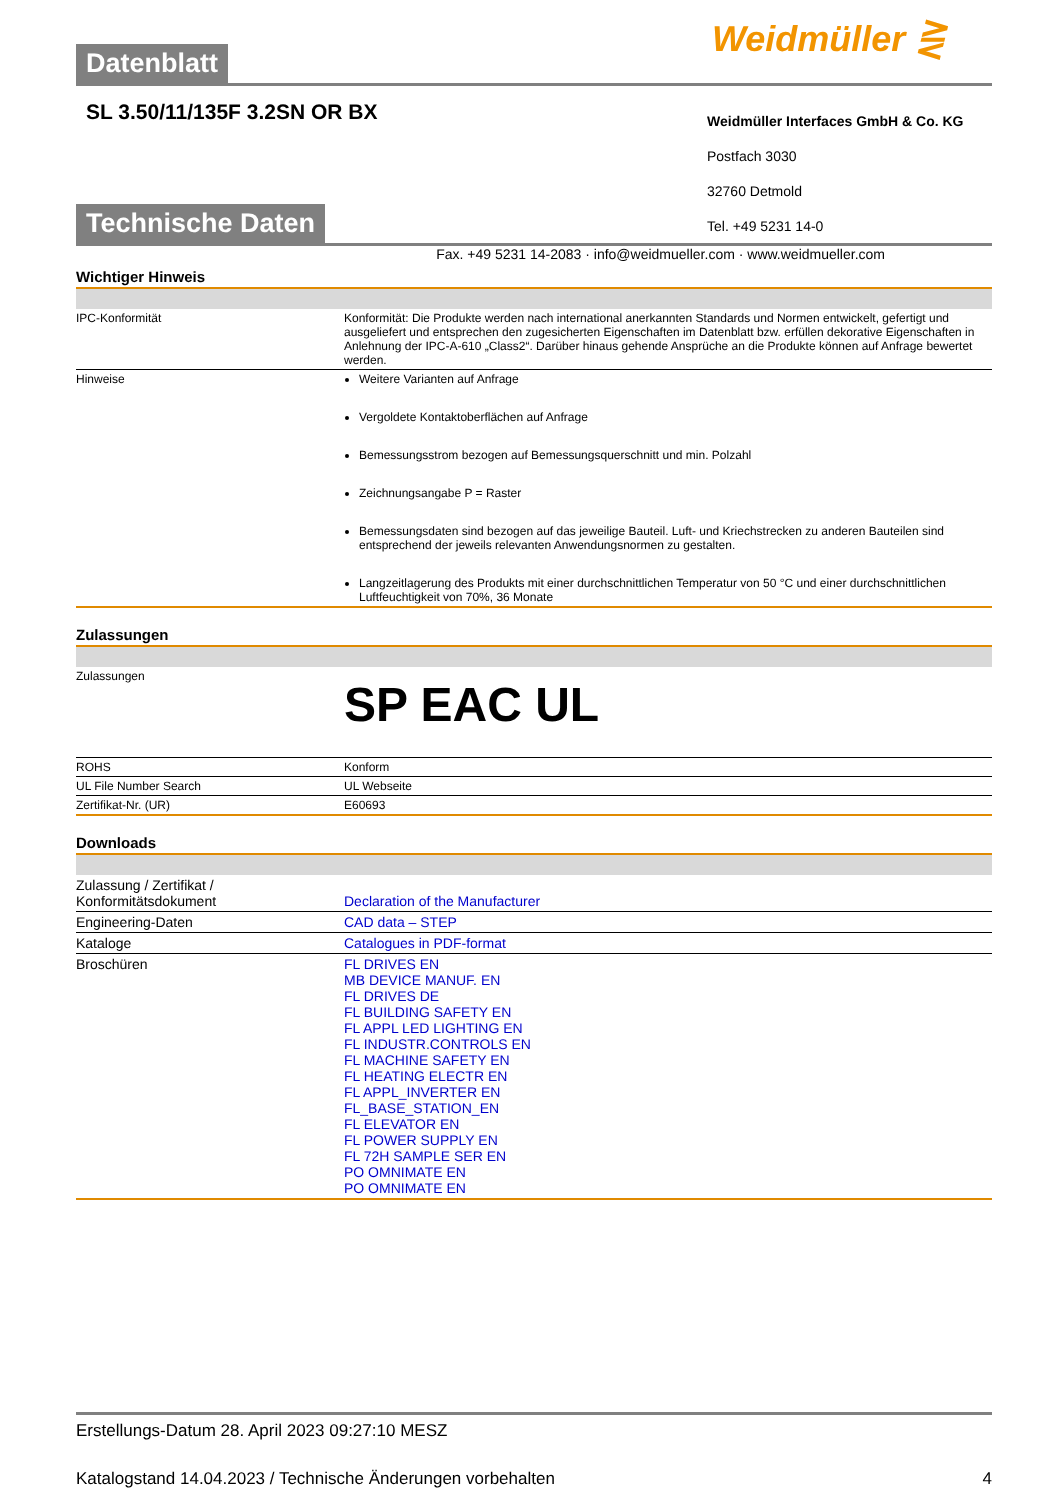Datenblatt
Weidmüller ⋛
SL 3.50/11/135F 3.2SN OR BX
Weidmüller Interfaces GmbH & Co. KG
Postfach 3030
32760 Detmold
Tel. +49 5231 14-0
Technische Daten
Fax. +49 5231 14-2083 · info@weidmueller.com · www.weidmueller.com
Wichtiger Hinweis
| IPC-Konformität | Konformität: Die Produkte werden nach international anerkannten Standards und Normen entwickelt, gefertigt und ausgeliefert und entsprechen den zugesicherten Eigenschaften im Datenblatt bzw. erfüllen dekorative Eigenschaften in Anlehnung der IPC-A-610 „Class2“. Darüber hinaus gehende Ansprüche an die Produkte können auf Anfrage bewertet werden. |
| Hinweise | Weitere Varianten auf Anfrage Vergoldete Kontaktoberflächen auf Anfrage Bemessungsstrom bezogen auf Bemessungsquerschnitt und min. Polzahl Zeichnungsangabe P = Raster Bemessungsdaten sind bezogen auf das jeweilige Bauteil. Luft- und Kriechstrecken zu anderen Bauteilen sind entsprechend der jeweils relevanten Anwendungsnormen zu gestalten. Langzeitlagerung des Produkts mit einer durchschnittlichen Temperatur von 50 °C und einer durchschnittlichen Luftfeuchtigkeit von 70%, 36 Monate |
Zulassungen
| Zulassungen | SP EAC UL |
| ROHS | Konform |
| UL File Number Search | UL Webseite |
| Zertifikat-Nr. (UR) | E60693 |
Downloads
| Zulassung / Zertifikat / Konformitätsdokument | Declaration of the Manufacturer |
| Engineering-Daten | CAD data – STEP |
| Kataloge | Catalogues in PDF-format |
| Broschüren | FL DRIVES EN MB DEVICE MANUF. EN FL DRIVES DE FL BUILDING SAFETY EN FL APPL LED LIGHTING EN FL INDUSTR.CONTROLS EN FL MACHINE SAFETY EN FL HEATING ELECTR EN FL APPL_INVERTER EN FL_BASE_STATION_EN FL ELEVATOR EN FL POWER SUPPLY EN FL 72H SAMPLE SER EN PO OMNIMATE EN PO OMNIMATE EN |
Erstellungs-Datum 28. April 2023 09:27:10 MESZ
Katalogstand 14.04.2023 / Technische Änderungen vorbehalten 4